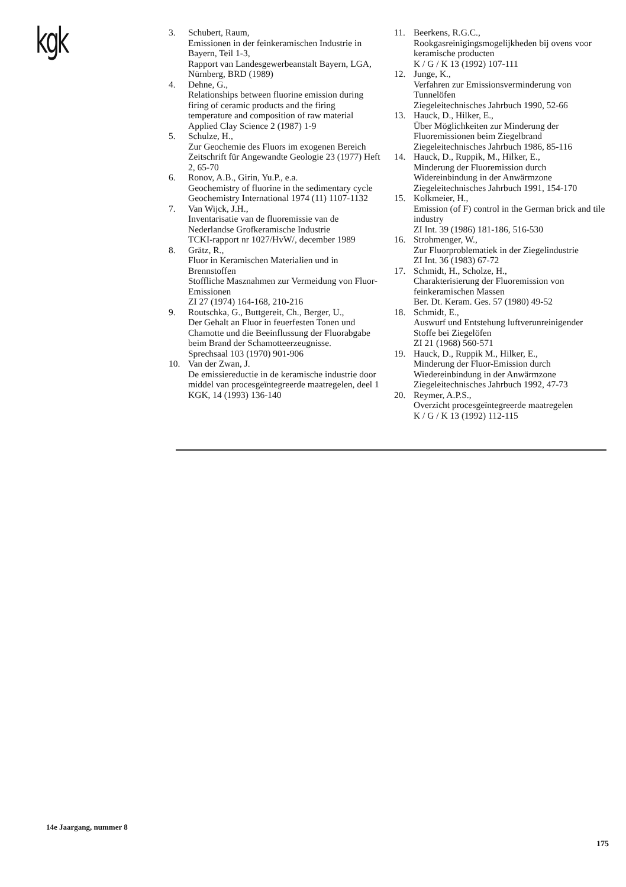kgk
3. Schubert, Raum,
Emissionen in der feinkeramischen Industrie in Bayern, Teil 1-3,
Rapport van Landesgewerbeanstalt Bayern, LGA, Nürnberg, BRD (1989)
4. Dehne, G.,
Relationships between fluorine emission during firing of ceramic products and the firing temperature and composition of raw material
Applied Clay Science 2 (1987) 1-9
5. Schulze, H.,
Zur Geochemie des Fluors im exogenen Bereich
Zeitschrift für Angewandte Geologie 23 (1977) Heft 2, 65-70
6. Ronov, A.B., Girin, Yu.P., e.a.
Geochemistry of fluorine in the sedimentary cycle
Geochemistry International 1974 (11) 1107-1132
7. Van Wijck, J.H.,
Inventarisatie van de fluoremissie van de Nederlandse Grofkeramische Industrie
TCKI-rapport nr 1027/HvW/, december 1989
8. Grätz, R.,
Fluor in Keramischen Materialien und in Brennstoffen
Stoffliche Masznahmen zur Vermeidung von Fluor-Emissionen
ZI 27 (1974) 164-168, 210-216
9. Routschka, G., Buttgereit, Ch., Berger, U.,
Der Gehalt an Fluor in feuerfesten Tonen und Chamotte und die Beeinflussung der Fluorabgabe beim Brand der Schamotteerzeugnisse.
Sprechsaal 103 (1970) 901-906
10. Van der Zwan, J.
De emissiereductie in de keramische industrie door middel van procesgeïntegreerde maatregelen, deel 1
KGK, 14 (1993) 136-140
11. Beerkens, R.G.C.,
Rookgasreinigingsmogelijkheden bij ovens voor keramische producten
K / G / K 13 (1992) 107-111
12. Junge, K.,
Verfahren zur Emissionsverminderung von Tunnelöfen
Ziegeleitechnisches Jahrbuch 1990, 52-66
13. Hauck, D., Hilker, E.,
Über Möglichkeiten zur Minderung der Fluoremissionen beim Ziegelbrand
Ziegeleitechnisches Jahrbuch 1986, 85-116
14. Hauck, D., Ruppik, M., Hilker, E.,
Minderung der Fluoremission durch Widereinbindung in der Anwärmzone
Ziegeleitechnisches Jahrbuch 1991, 154-170
15. Kolkmeier, H.,
Emission (of F) control in the German brick and tile industry
ZI Int. 39 (1986) 181-186, 516-530
16. Strohmenger, W.,
Zur Fluorproblematiek in der Ziegelindustrie
ZI Int. 36 (1983) 67-72
17. Schmidt, H., Scholze, H.,
Charakterisierung der Fluoremission von feinkeramischen Massen
Ber. Dt. Keram. Ges. 57 (1980) 49-52
18. Schmidt, E.,
Auswurf und Entstehung luftverunreinigender Stoffe bei Ziegelöfen
ZI 21 (1968) 560-571
19. Hauck, D., Ruppik M., Hilker, E.,
Minderung der Fluor-Emission durch Wiedereinbindung in der Anwärmzone
Ziegeleitechnisches Jahrbuch 1992, 47-73
20. Reymer, A.P.S.,
Overzicht procesgeïntegreerde maatregelen
K / G / K 13 (1992) 112-115
14e Jaargang, nummer 8
175